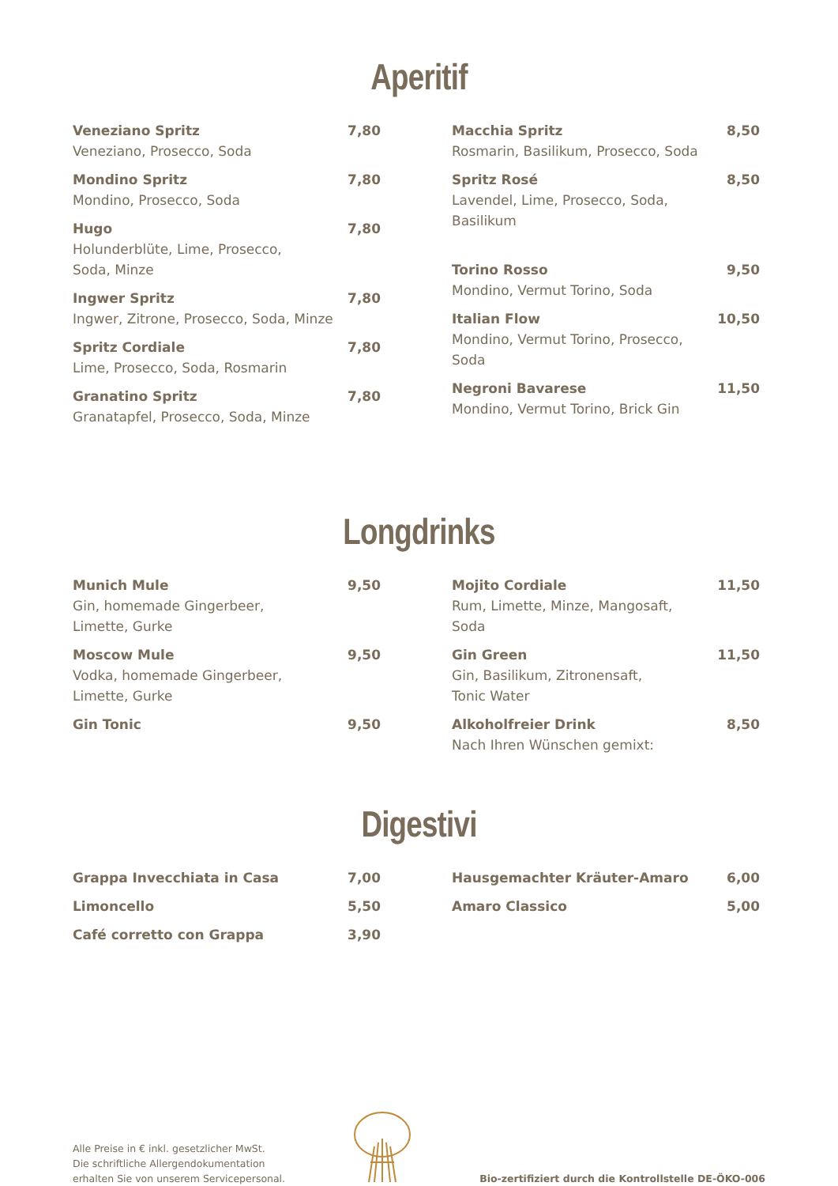Aperitif
Veneziano Spritz
Veneziano, Prosecco, Soda
7,80
Mondino Spritz
Mondino, Prosecco, Soda
7,80
Hugo
Holunderblüte, Lime, Prosecco,
Soda, Minze
7,80
Ingwer Spritz
Ingwer, Zitrone, Prosecco, Soda, Minze
7,80
Spritz Cordiale
Lime, Prosecco, Soda, Rosmarin
7,80
Granatino Spritz
Granatapfel, Prosecco, Soda, Minze
7,80
Macchia Spritz
Rosmarin, Basilikum, Prosecco, Soda
8,50
Spritz Rosé
Lavendel, Lime, Prosecco, Soda,
Basilikum
8,50
Torino Rosso
Mondino, Vermut Torino, Soda
9,50
Italian Flow
Mondino, Vermut Torino, Prosecco,
Soda
10,50
Negroni Bavarese
Mondino, Vermut Torino, Brick Gin
11,50
Longdrinks
Munich Mule
Gin, homemade Gingerbeer,
Limette, Gurke
9,50
Moscow Mule
Vodka, homemade Gingerbeer,
Limette, Gurke
9,50
Gin Tonic 9,50
Mojito Cordiale
Rum, Limette, Minze, Mangosaft,
Soda
11,50
Gin Green
Gin, Basilikum, Zitronensaft,
Tonic Water
11,50
Alkoholfreier Drink
Nach Ihren Wünschen gemixt:
8,50
Digestivi
Grappa Invecchiata in Casa 7,00
Limoncello 5,50
Café corretto con Grappa 3,90
Hausgemachter Kräuter-Amaro 6,00
Amaro Classico 5,00
Alle Preise in € inkl. gesetzlicher MwSt.
Die schriftliche Allergendokumentation
erhalten Sie von unserem Servicepersonal.
Bio-zertifiziert durch die Kontrollstelle DE-ÖKO-006